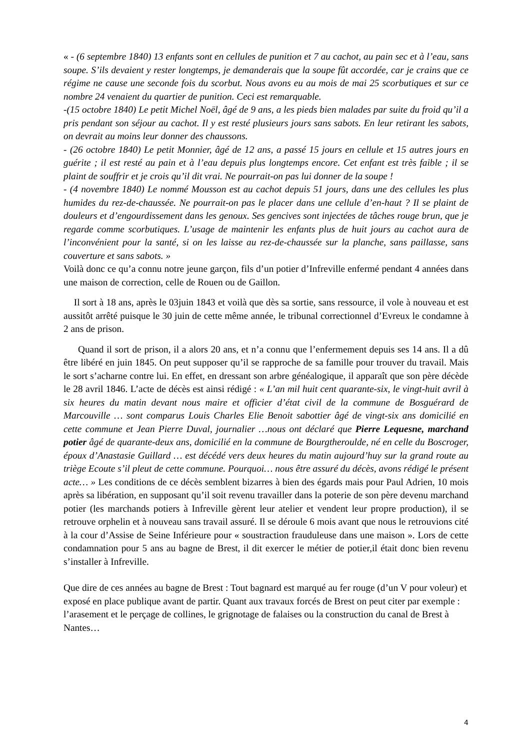« - (6 septembre 1840) 13 enfants sont en cellules de punition et 7 au cachot, au pain sec et à l’eau, sans soupe. S’ils devaient y rester longtemps, je demanderais que la soupe fût accordée, car je crains que ce régime ne cause une seconde fois du scorbut. Nous avons eu au mois de mai 25 scorbutiques et sur ce nombre 24 venaient du quartier de punition. Ceci est remarquable.
-(15 octobre 1840) Le petit Michel Noël, âgé de 9 ans, a les pieds bien malades par suite du froid qu’il a pris pendant son séjour au cachot. Il y est resté plusieurs jours sans sabots. En leur retirant les sabots, on devrait au moins leur donner des chaussons.
- (26 octobre 1840) Le petit Monnier, âgé de 12 ans, a passé 15 jours en cellule et 15 autres jours en guérite ; il est resté au pain et à l’eau depuis plus longtemps encore. Cet enfant est très faible ; il se plaint de souffrir et je crois qu’il dit vrai. Ne pourrait-on pas lui donner de la soupe !
- (4 novembre 1840) Le nommé Mousson est au cachot depuis 51 jours, dans une des cellules les plus humides du rez-de-chaussée. Ne pourrait-on pas le placer dans une cellule d’en-haut ? Il se plaint de douleurs et d’engourdissement dans les genoux. Ses gencives sont injectées de tâches rouge brun, que je regarde comme scorbutiques. L’usage de maintenir les enfants plus de huit jours au cachot aura de l’inconvénient pour la santé, si on les laisse au rez-de-chaussée sur la planche, sans paillasse, sans couverture et sans sabots. »
Voilà donc ce qu’a connu notre jeune garçon, fils d’un potier d’Infreville enfermé pendant 4 années dans une maison de correction, celle de Rouen ou de Gaillon.
Il sort à 18 ans, après le 03juin 1843 et voilà que dès sa sortie, sans ressource, il vole à nouveau et est aussitôt arrêté puisque le 30 juin de cette même année, le tribunal correctionnel d’Evreux le condamne à 2 ans de prison.
Quand il sort de prison, il a alors 20 ans, et n’a connu que l’enfermement depuis ses 14 ans. Il a dû être libéré en juin 1845. On peut supposer qu’il se rapproche de sa famille pour trouver du travail. Mais le sort s’acharne contre lui. En effet, en dressant son arbre généalogique, il apparaît que son père décède le 28 avril 1846. L’acte de décès est ainsi rédigé : « L’an mil huit cent quarante-six, le vingt-huit avril à six heures du matin devant nous maire et officier d’état civil de la commune de Bosguérard de Marcouville … sont comparus Louis Charles Elie Benoit sabottier âgé de vingt-six ans domicilié en cette commune et Jean Pierre Duval, journalier …nous ont déclaré que Pierre Lequesne, marchand potier âgé de quarante-deux ans, domicilié en la commune de Bourgtheroulde, né en celle du Boscroger, époux d’Anastasie Guillard … est décédé vers deux heures du matin aujourd’huy sur la grand route au triège Ecoute s’il pleut de cette commune. Pourquoi… nous être assuré du décès, avons rédigé le présent acte… » Les conditions de ce décès semblent bizarres à bien des égards mais pour Paul Adrien, 10 mois après sa libération, en supposant qu’il soit revenu travailler dans la poterie de son père devenu marchand potier (les marchands potiers à Infreville gèrent leur atelier et vendent leur propre production), il se retrouve orphelin et à nouveau sans travail assuré. Il se déroule 6 mois avant que nous le retrouvions cité à la cour d’Assise de Seine Inférieure pour « soustraction frauduleuse dans une maison ». Lors de cette condamnation pour 5 ans au bagne de Brest, il dit exercer le métier de potier,il était donc bien revenu s’installer à Infreville.
Que dire de ces années au bagne de Brest : Tout bagnard est marqué au fer rouge (d’un V pour voleur) et exposé en place publique avant de partir. Quant aux travaux forcés de Brest on peut citer par exemple : l’arasement et le perçage de collines, le grignotage de falaises ou la construction du canal de Brest à Nantes…
4